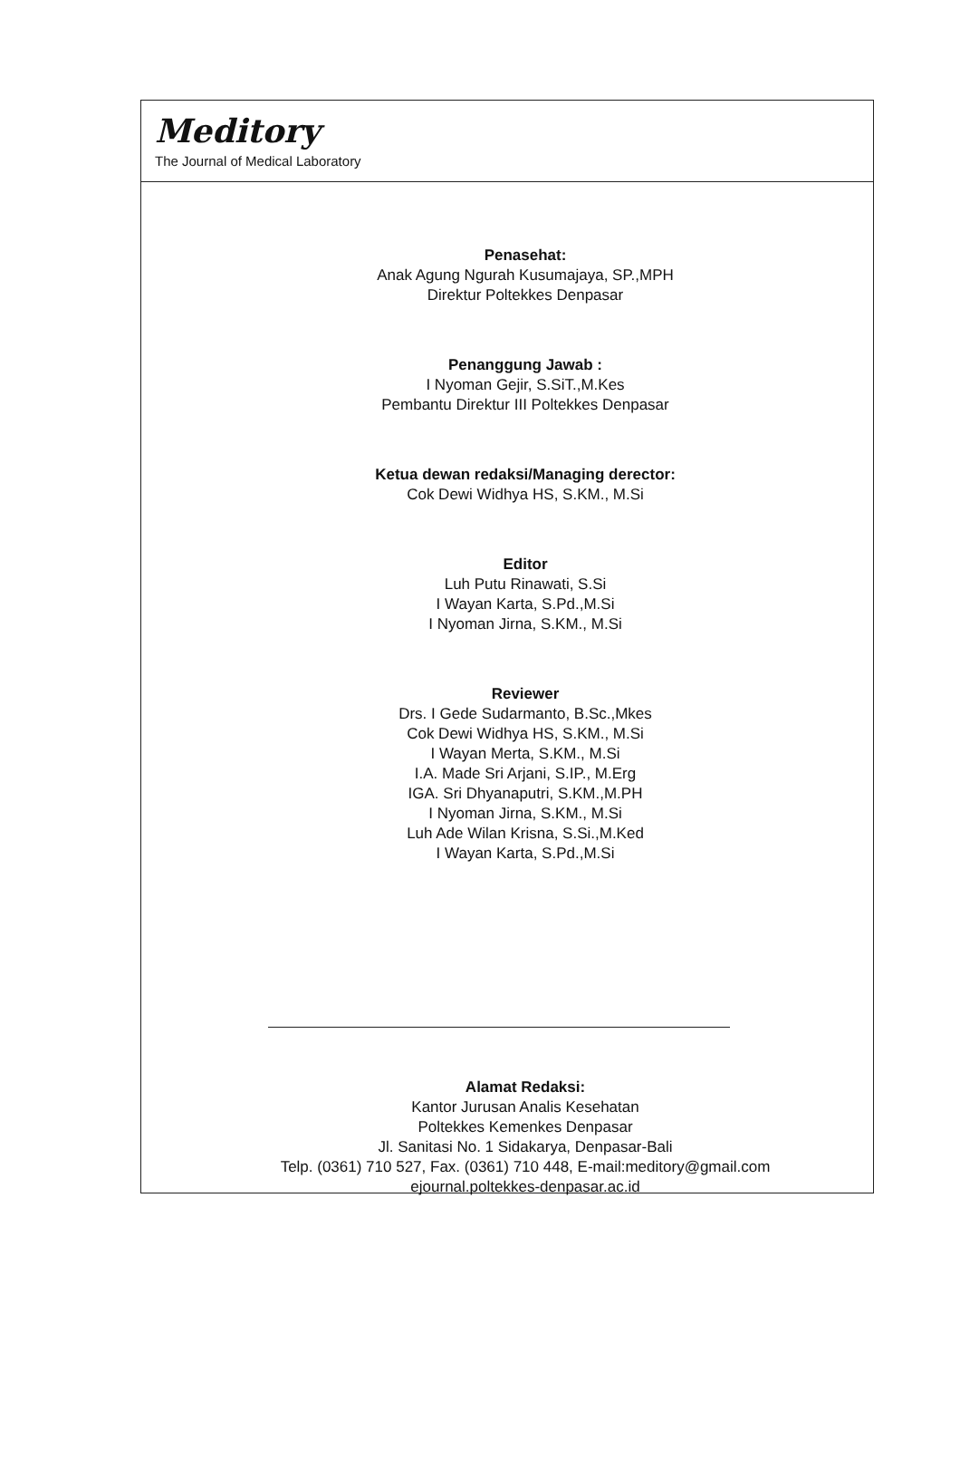Meditory
The Journal of Medical Laboratory
Penasehat:
Anak Agung Ngurah Kusumajaya, SP.,MPH
Direktur Poltekkes Denpasar
Penanggung Jawab :
I Nyoman Gejir, S.SiT.,M.Kes
Pembantu Direktur III Poltekkes Denpasar
Ketua dewan redaksi/Managing derector:
Cok Dewi Widhya HS, S.KM., M.Si
Editor
Luh Putu Rinawati, S.Si
I Wayan Karta, S.Pd.,M.Si
I Nyoman Jirna, S.KM., M.Si
Reviewer
Drs. I Gede Sudarmanto, B.Sc.,Mkes
Cok Dewi Widhya HS, S.KM., M.Si
I Wayan Merta, S.KM., M.Si
I.A. Made Sri Arjani, S.IP., M.Erg
IGA. Sri Dhyanaputri, S.KM.,M.PH
I Nyoman Jirna, S.KM., M.Si
Luh Ade Wilan Krisna, S.Si.,M.Ked
I Wayan Karta, S.Pd.,M.Si
Alamat Redaksi:
Kantor Jurusan Analis Kesehatan
Poltekkes Kemenkes Denpasar
Jl. Sanitasi No. 1 Sidakarya, Denpasar-Bali
Telp. (0361) 710 527, Fax. (0361) 710 448, E-mail:meditory@gmail.com
ejournal.poltekkes-denpasar.ac.id